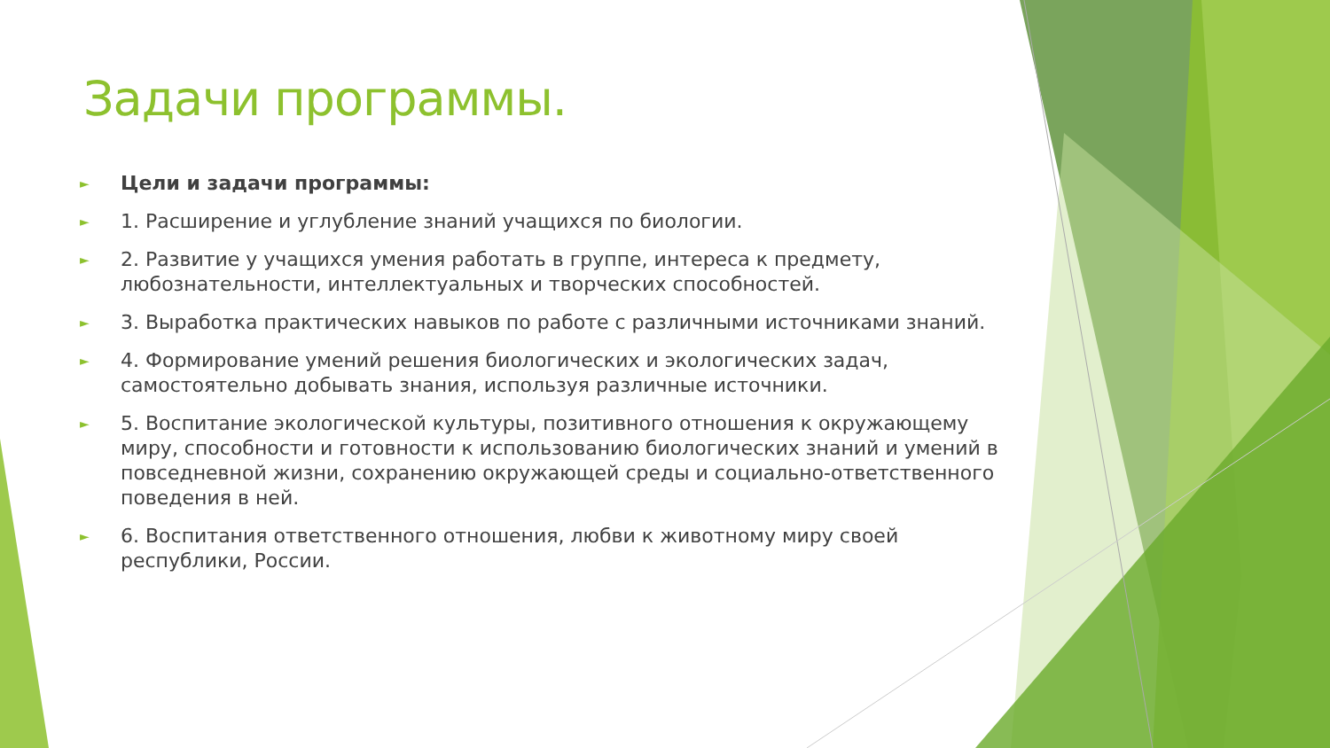Задачи программы.
► Цели и задачи программы:
► 1. Расширение и углубление знаний учащихся по биологии.
► 2. Развитие у учащихся умения работать в группе, интереса к предмету, любознательности, интеллектуальных и творческих способностей.
► 3. Выработка практических навыков по работе с различными источниками знаний.
► 4. Формирование умений решения биологических и экологических задач, самостоятельно добывать знания, используя различные источники.
► 5. Воспитание экологической культуры, позитивного отношения к окружающему миру, способности и готовности к использованию биологических знаний и умений в повседневной жизни, сохранению окружающей среды и социально-ответственного поведения в ней.
► 6. Воспитания ответственного отношения, любви к животному миру своей республики, России.